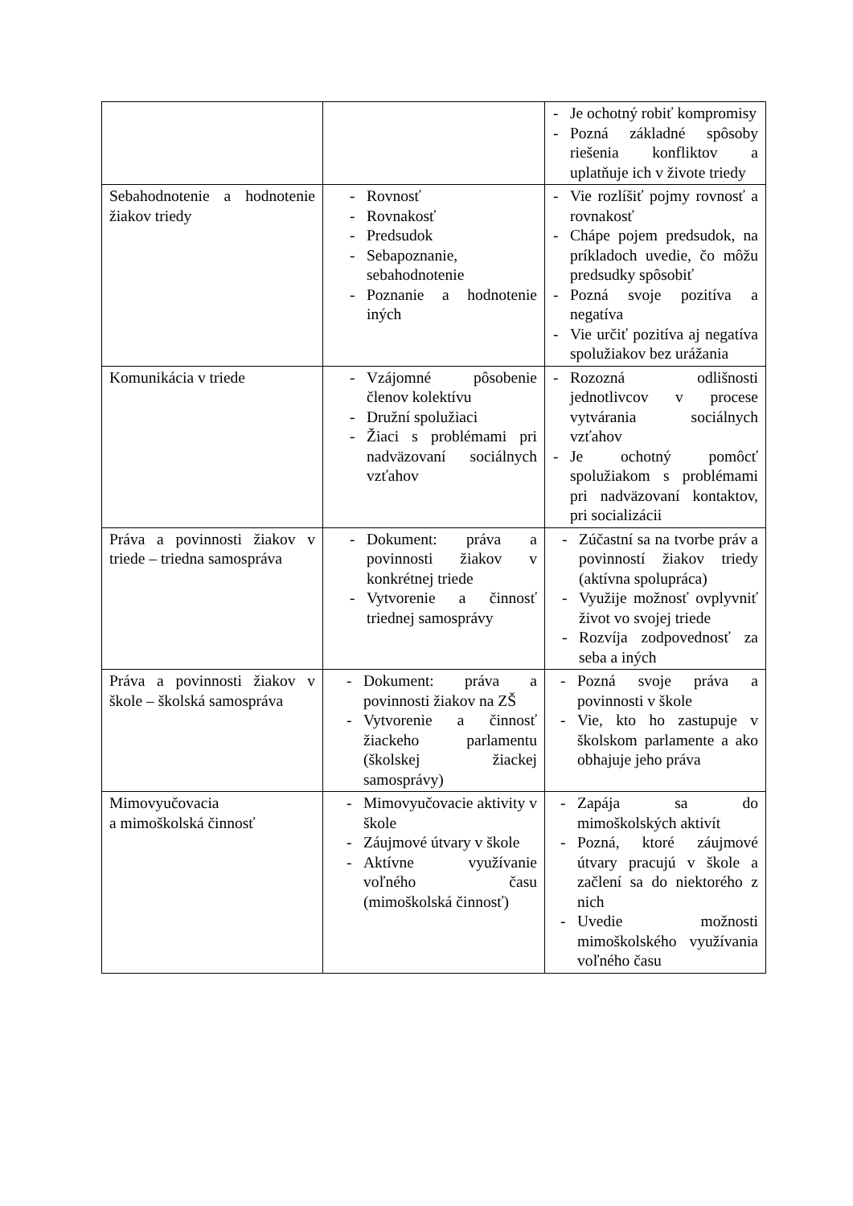| | | - Je ochotný robiť kompromisy - Pozná základné spôsoby riešenia konfliktov a uplatňuje ich v živote triedy |
| Sebahodnotenie a hodnotenie žiakov triedy | - Rovnosť - Rovnakosť - Predsudok - Sebapoznanie, sebahodnotenie - Poznanie a hodnotenie iných | - Vie rozlíšiť pojmy rovnosť a rovnakosť - Chápe pojem predsudok, na príkladoch uvedie, čo môžu predsudky spôsobiť - Pozná svoje pozitíva a negatíva - Vie určiť pozitíva aj negatíva spolužiakov bez urážania |
| Komunikácia v triede | - Vzájomné pôsobenie členov kolektívu - Družní spolužiaci - Žiaci s problémami pri nadväzovaní sociálnych vzťahov | - Rozozná odlišnosti jednotlivcov v procese vytvárania sociálnych vzťahov - Je ochotný pomôcť spolužiakom s problémami pri nadväzovaní kontaktov, pri socializácii |
| Práva a povinnosti žiakov v triede – triedna samospráva | - Dokument: práva a povinnosti žiakov v konkrétnej triede - Vytvorenie a činnosť triednej samosprávy | - Zúčastní sa na tvorbe práv a povinností žiakov triedy (aktívna spolupráca) - Využije možnosť ovplyvniť život vo svojej triede - Rozvíja zodpovednosť za seba a iných |
| Práva a povinnosti žiakov v škole – školská samospráva | - Dokument: práva a povinnosti žiakov na ZŠ - Vytvorenie a činnosť žiackeho parlamentu (školskej žiackej samosprávy) | - Pozná svoje práva a povinnosti v škole - Vie, kto ho zastupuje v školskom parlamente a ako obhajuje jeho práva |
| Mimovyučovacia a mimoškolská činnosť | - Mimovyučovacie aktivity v škole - Záujmové útvary v škole - Aktívne využívanie voľného času (mimoškolská činnosť) | - Zapája sa do mimoškolských aktivít - Pozná, ktoré záujmové útvary pracujú v škole a začlení sa do niektorého z nich - Uvedie možnosti mimoškolského využívania voľného času |